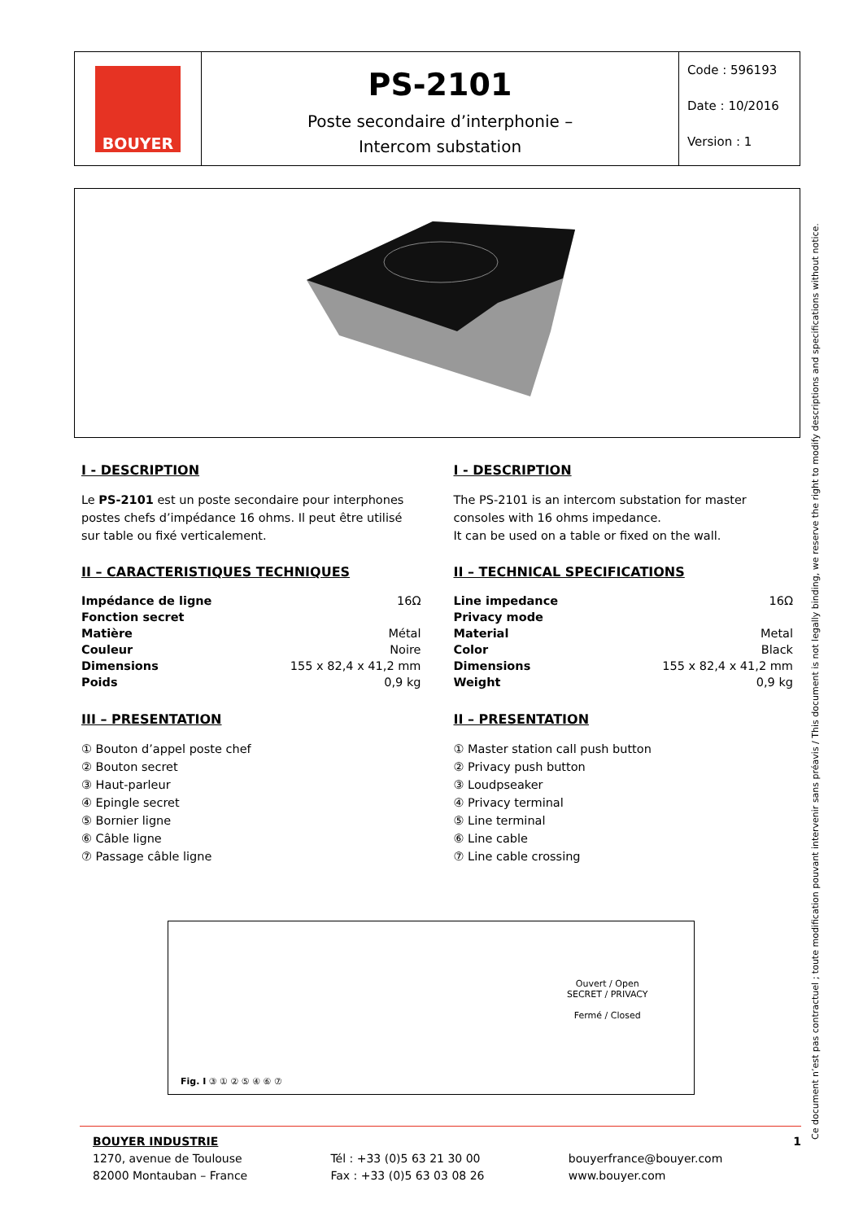BOUYER
PS-2101
Poste secondaire d’interphonie –
Intercom substation
Code : 596193
Date : 10/2016
Version : 1
I - DESCRIPTION
Le PS-2101 est un poste secondaire pour interphones postes chefs d’impédance 16 ohms. Il peut être utilisé sur table ou fixé verticalement.
II – CARACTERISTIQUES TECHNIQUES
| Impédance de ligne | 16Ω |
| Fonction secret | |
| Matière | Métal |
| Couleur | Noire |
| Dimensions | 155 x 82,4 x 41,2 mm |
| Poids | 0,9 kg |
III – PRESENTATION
① Bouton d’appel poste chef
② Bouton secret
③ Haut-parleur
④ Epingle secret
⑤ Bornier ligne
⑥ Câble ligne
⑦ Passage câble ligne
I - DESCRIPTION
The PS-2101 is an intercom substation for master consoles with 16 ohms impedance.
It can be used on a table or fixed on the wall.
II – TECHNICAL SPECIFICATIONS
| Line impedance | 16Ω |
| Privacy mode | |
| Material | Metal |
| Color | Black |
| Dimensions | 155 x 82,4 x 41,2 mm |
| Weight | 0,9 kg |
II – PRESENTATION
① Master station call push button
② Privacy push button
③ Loudpseaker
④ Privacy terminal
⑤ Line terminal
⑥ Line cable
⑦ Line cable crossing
Ouvert / Open
SECRET / PRIVACY
Fermé / Closed
Fig. I ③ ① ② ⑤ ④ ⑥ ⑦
BOUYER INDUSTRIE
1270, avenue de Toulouse
82000 Montauban – France
Tél : +33 (0)5 63 21 30 00
Fax : +33 (0)5 63 03 08 26
bouyerfrance@bouyer.com
www.bouyer.com
1
Ce document n’est pas contractuel ; toute modification pouvant intervenir sans préavis / This document is not legally binding, we reserve the right to modify descriptions and specifications without notice.